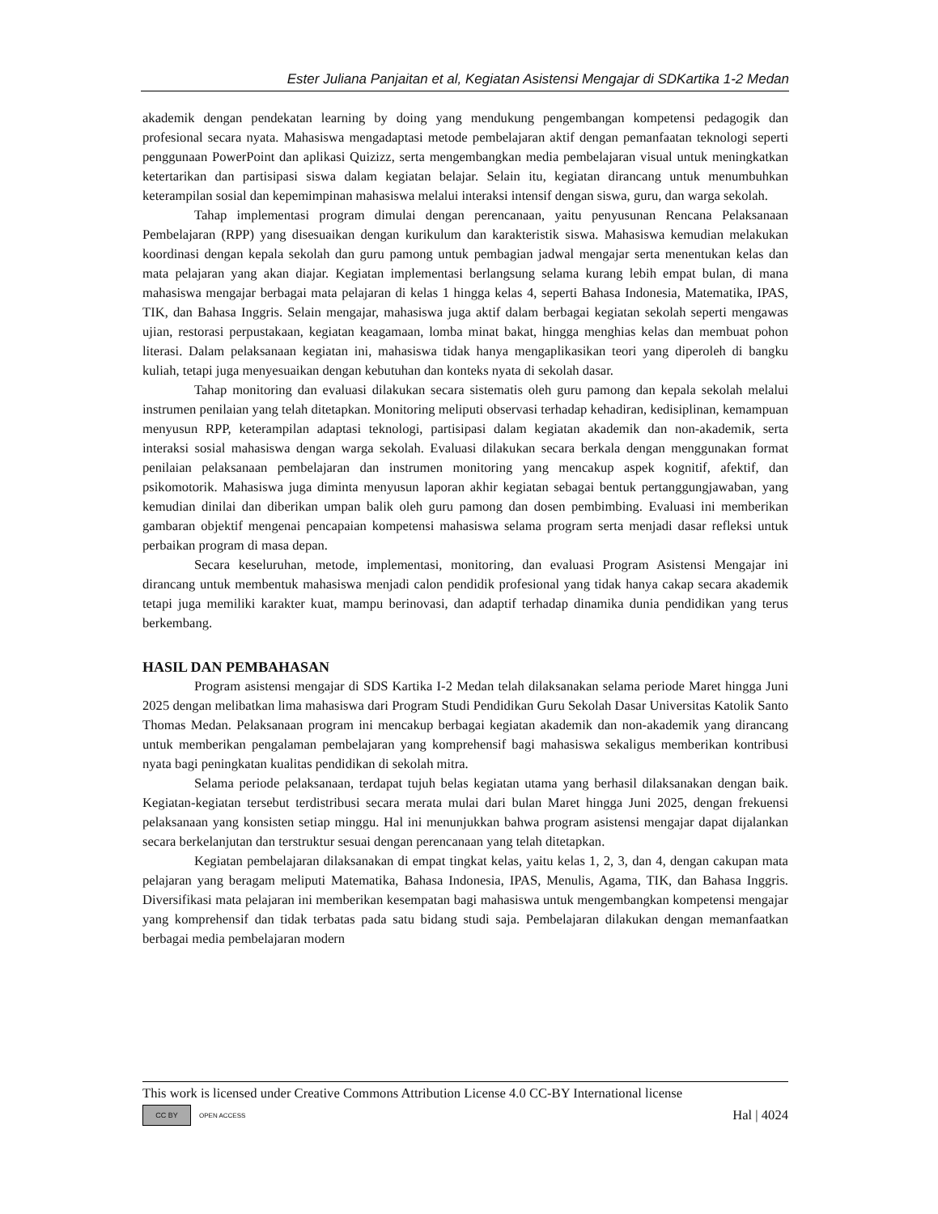Ester Juliana Panjaitan et al, Kegiatan Asistensi Mengajar di SDKartika 1-2 Medan
akademik dengan pendekatan learning by doing yang mendukung pengembangan kompetensi pedagogik dan profesional secara nyata. Mahasiswa mengadaptasi metode pembelajaran aktif dengan pemanfaatan teknologi seperti penggunaan PowerPoint dan aplikasi Quizizz, serta mengembangkan media pembelajaran visual untuk meningkatkan ketertarikan dan partisipasi siswa dalam kegiatan belajar. Selain itu, kegiatan dirancang untuk menumbuhkan keterampilan sosial dan kepemimpinan mahasiswa melalui interaksi intensif dengan siswa, guru, dan warga sekolah.
Tahap implementasi program dimulai dengan perencanaan, yaitu penyusunan Rencana Pelaksanaan Pembelajaran (RPP) yang disesuaikan dengan kurikulum dan karakteristik siswa. Mahasiswa kemudian melakukan koordinasi dengan kepala sekolah dan guru pamong untuk pembagian jadwal mengajar serta menentukan kelas dan mata pelajaran yang akan diajar. Kegiatan implementasi berlangsung selama kurang lebih empat bulan, di mana mahasiswa mengajar berbagai mata pelajaran di kelas 1 hingga kelas 4, seperti Bahasa Indonesia, Matematika, IPAS, TIK, dan Bahasa Inggris. Selain mengajar, mahasiswa juga aktif dalam berbagai kegiatan sekolah seperti mengawas ujian, restorasi perpustakaan, kegiatan keagamaan, lomba minat bakat, hingga menghias kelas dan membuat pohon literasi. Dalam pelaksanaan kegiatan ini, mahasiswa tidak hanya mengaplikasikan teori yang diperoleh di bangku kuliah, tetapi juga menyesuaikan dengan kebutuhan dan konteks nyata di sekolah dasar.
Tahap monitoring dan evaluasi dilakukan secara sistematis oleh guru pamong dan kepala sekolah melalui instrumen penilaian yang telah ditetapkan. Monitoring meliputi observasi terhadap kehadiran, kedisiplinan, kemampuan menyusun RPP, keterampilan adaptasi teknologi, partisipasi dalam kegiatan akademik dan non-akademik, serta interaksi sosial mahasiswa dengan warga sekolah. Evaluasi dilakukan secara berkala dengan menggunakan format penilaian pelaksanaan pembelajaran dan instrumen monitoring yang mencakup aspek kognitif, afektif, dan psikomotorik. Mahasiswa juga diminta menyusun laporan akhir kegiatan sebagai bentuk pertanggungjawaban, yang kemudian dinilai dan diberikan umpan balik oleh guru pamong dan dosen pembimbing. Evaluasi ini memberikan gambaran objektif mengenai pencapaian kompetensi mahasiswa selama program serta menjadi dasar refleksi untuk perbaikan program di masa depan.
Secara keseluruhan, metode, implementasi, monitoring, dan evaluasi Program Asistensi Mengajar ini dirancang untuk membentuk mahasiswa menjadi calon pendidik profesional yang tidak hanya cakap secara akademik tetapi juga memiliki karakter kuat, mampu berinovasi, dan adaptif terhadap dinamika dunia pendidikan yang terus berkembang.
HASIL DAN PEMBAHASAN
Program asistensi mengajar di SDS Kartika I-2 Medan telah dilaksanakan selama periode Maret hingga Juni 2025 dengan melibatkan lima mahasiswa dari Program Studi Pendidikan Guru Sekolah Dasar Universitas Katolik Santo Thomas Medan. Pelaksanaan program ini mencakup berbagai kegiatan akademik dan non-akademik yang dirancang untuk memberikan pengalaman pembelajaran yang komprehensif bagi mahasiswa sekaligus memberikan kontribusi nyata bagi peningkatan kualitas pendidikan di sekolah mitra.
Selama periode pelaksanaan, terdapat tujuh belas kegiatan utama yang berhasil dilaksanakan dengan baik. Kegiatan-kegiatan tersebut terdistribusi secara merata mulai dari bulan Maret hingga Juni 2025, dengan frekuensi pelaksanaan yang konsisten setiap minggu. Hal ini menunjukkan bahwa program asistensi mengajar dapat dijalankan secara berkelanjutan dan terstruktur sesuai dengan perencanaan yang telah ditetapkan.
Kegiatan pembelajaran dilaksanakan di empat tingkat kelas, yaitu kelas 1, 2, 3, dan 4, dengan cakupan mata pelajaran yang beragam meliputi Matematika, Bahasa Indonesia, IPAS, Menulis, Agama, TIK, dan Bahasa Inggris. Diversifikasi mata pelajaran ini memberikan kesempatan bagi mahasiswa untuk mengembangkan kompetensi mengajar yang komprehensif dan tidak terbatas pada satu bidang studi saja. Pembelajaran dilakukan dengan memanfaatkan berbagai media pembelajaran modern
This work is licensed under Creative Commons Attribution License 4.0 CC-BY International license
CC BY OPEN ACCESS
Hal | 4024